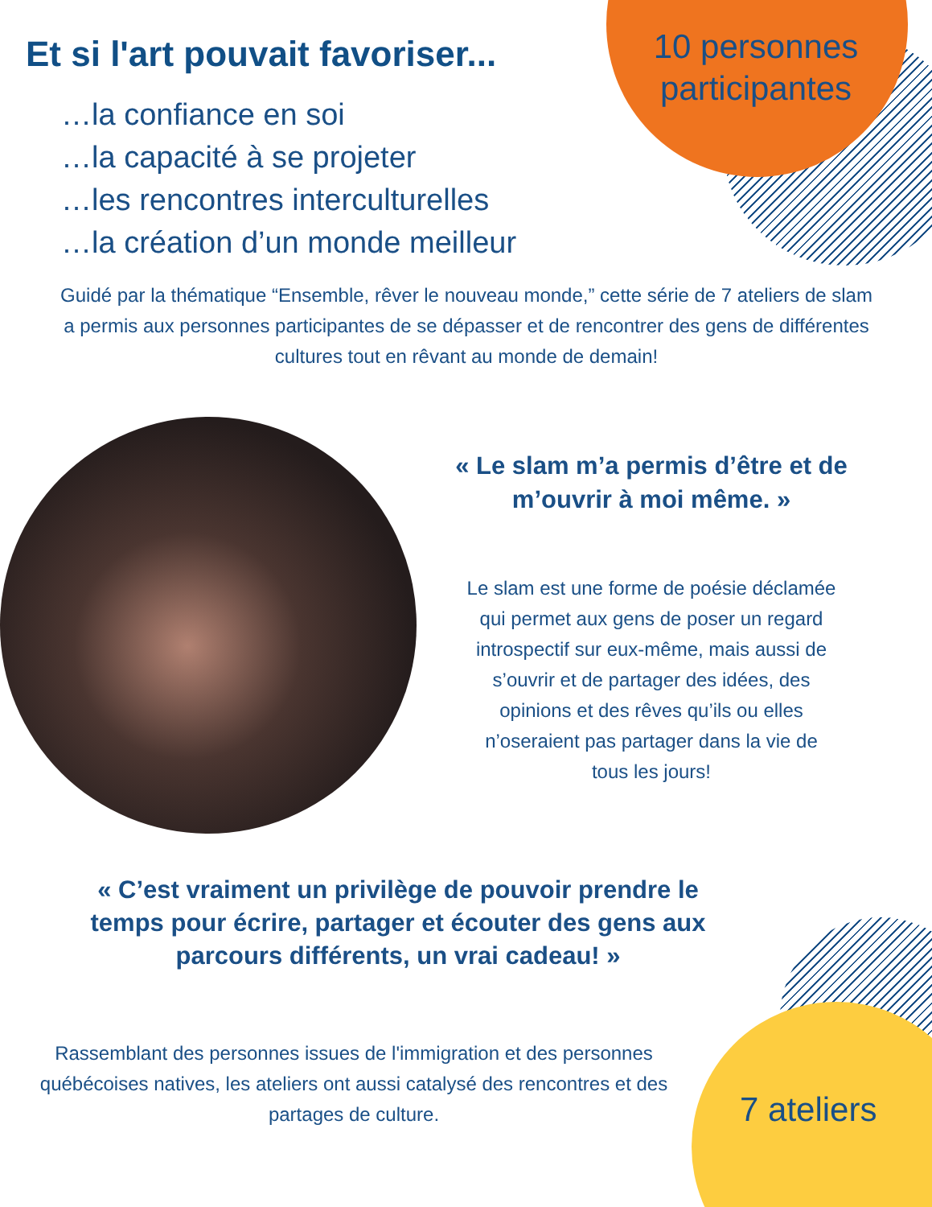Et si l'art pouvait favoriser...
…la confiance en soi
…la capacité à se projeter
…les rencontres interculturelles
…la création d’un monde meilleur
10 personnes participantes
Guidé par la thématique “Ensemble, rêver le nouveau monde,” cette série de 7 ateliers de slam a permis aux personnes participantes de se dépasser et de rencontrer des gens de différentes cultures tout en rêvant au monde de demain!
« Le slam m’a permis d’être et de m’ouvrir à moi même. »
Le slam est une forme de poésie déclamée qui permet aux gens de poser un regard introspectif sur eux-même, mais aussi de s’ouvrir et de partager des idées, des opinions et des rêves qu’ils ou elles n’oseraient pas partager dans la vie de tous les jours!
« C’est vraiment un privilège de pouvoir prendre le temps pour écrire, partager et écouter des gens aux parcours différents, un vrai cadeau! »
Rassemblant des personnes issues de l'immigration et des personnes québécoises natives, les ateliers ont aussi catalysé des rencontres et des partages de culture.
7 ateliers